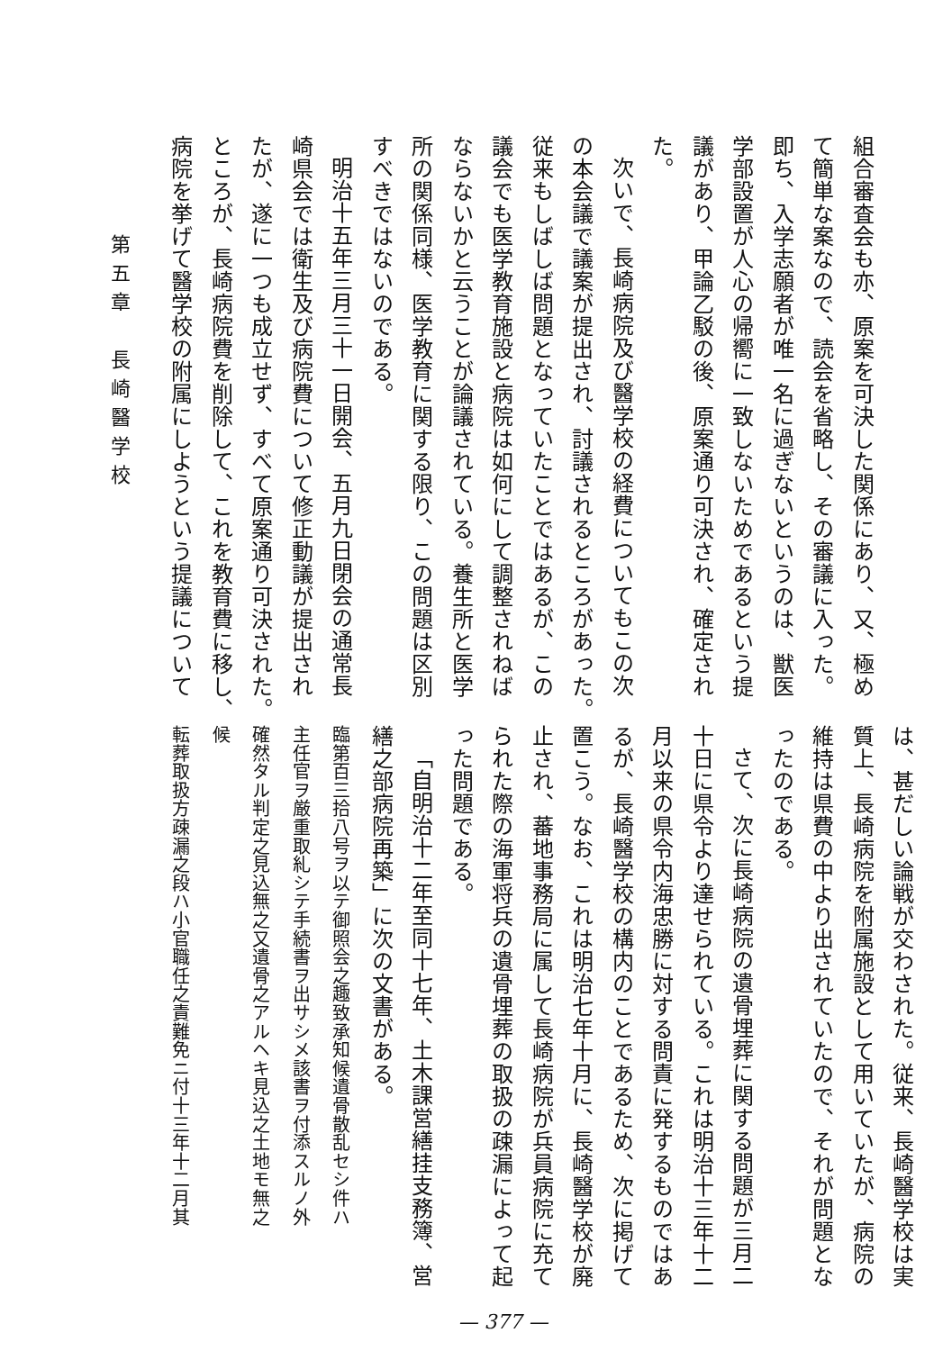組合審査会も亦、原案を可決した関係にあり、又、極め
て簡単な案なので、読会を省略し、その審議に入った。
即ち、入学志願者が唯一名に過ぎないというのは、獣医
学部設置が人心の帰嚮に一致しないためであるという提
議があり、甲論乙駁の後、原案通り可決され、確定され
た。
次いで、長崎病院及び醫学校の経費についてもこの次
の本会議で議案が提出され、討議されるところがあった。
従来もしばしば問題となっていたことではあるが、この
議会でも医学教育施設と病院は如何にして調整されねば
ならないかと云うことが論議されている。養生所と医学
所の関係同様、医学教育に関する限り、この問題は区別
すべきではないのである。
明治十五年三月三十一日開会、五月九日閉会の通常長
崎県会では衛生及び病院費について修正動議が提出され
たが、遂に一つも成立せず、すべて原案通り可決された。
ところが、長崎病院費を削除して、これを教育費に移し、
病院を挙げて醫学校の附属にしようという提議について
は、甚だしい論戦が交わされた。従来、長崎醫学校は実
質上、長崎病院を附属施設として用いていたが、病院の
維持は県費の中より出されていたので、それが問題とな
ったのである。
さて、次に長崎病院の遺骨埋葬に関する問題が三月二
十日に県令より達せられている。これは明治十三年十二
月以来の県令内海忠勝に対する問責に発するものではあ
るが、長崎醫学校の構内のことであるため、次に掲げて
置こう。なお、これは明治七年十月に、長崎醫学校が廃
止され、蕃地事務局に属して長崎病院が兵員病院に充て
られた際の海軍将兵の遺骨埋葬の取扱の疎漏によって起
った問題である。
「自明治十二年至同十七年、土木課営繕挂支務簿、営
繕之部病院再築」に次の文書がある。
臨第百三拾八号ヲ以テ御照会之趣致承知候遺骨散乱セシ件ハ
主任官ヲ厳重取糺シテ手続書ヲ出サシメ該書ヲ付添スルノ外
確然タル判定之見込無之又遺骨之アルヘキ見込之土地モ無之
候
転葬取扱方疎漏之段ハ小官職任之責難免ニ付十三年十二月其
第五章　長崎醫学校
— 377 —